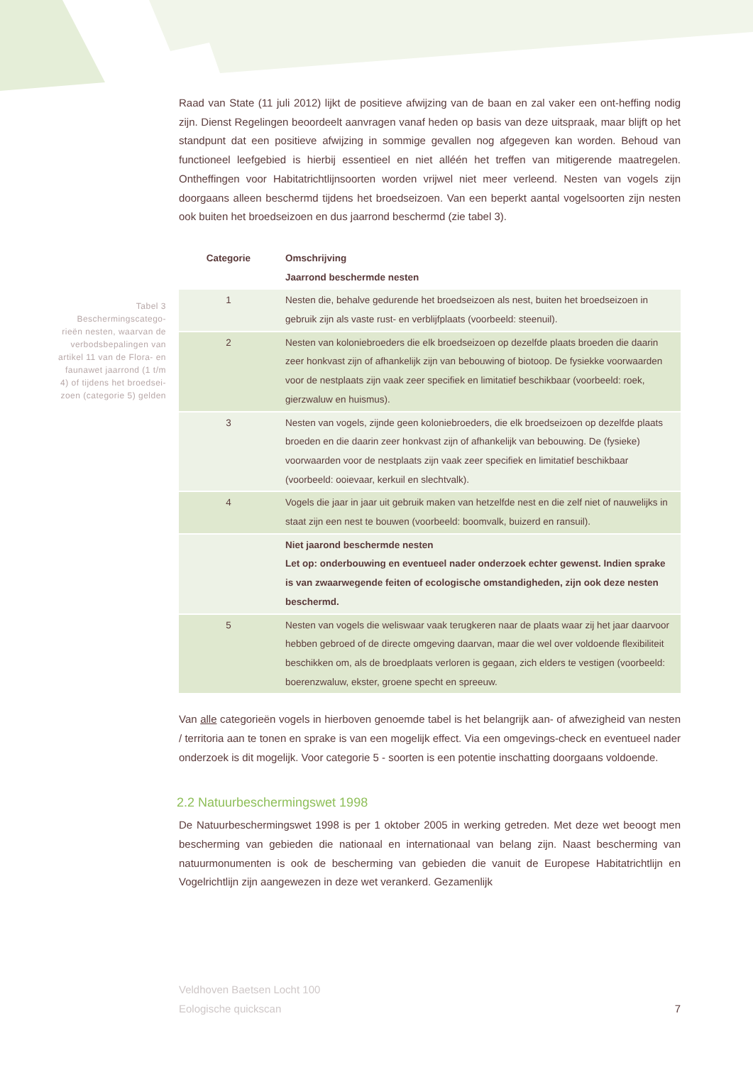Tabel 3 Beschermingscatego-rieën nesten, waarvan de verbodsbepalingen van artikel 11 van de Flora- en faunawet jaarrond (1 t/m 4) of tijdens het broedsei-zoen (categorie 5) gelden
Raad van State (11 juli 2012) lijkt de positieve afwijzing van de baan en zal vaker een ont-heffing nodig zijn. Dienst Regelingen beoordeelt aanvragen vanaf heden op basis van deze uitspraak, maar blijft op het standpunt dat een positieve afwijzing in sommige gevallen nog afgegeven kan worden. Behoud van functioneel leefgebied is hierbij essentieel en niet alléén het treffen van mitigerende maatregelen. Ontheffingen voor Habitatrichtlijnsoorten worden vrijwel niet meer verleend. Nesten van vogels zijn doorgaans alleen beschermd tijdens het broedseizoen. Van een beperkt aantal vogelsoorten zijn nesten ook buiten het broedseizoen en dus jaarrond beschermd (zie tabel 3).
| Categorie | Omschrijving Jaarrond beschermde nesten |
| --- | --- |
| 1 | Nesten die, behalve gedurende het broedseizoen als nest, buiten het broedseizoen in gebruik zijn als vaste rust- en verblijfplaats (voorbeeld: steenuil). |
| 2 | Nesten van koloniebroeders die elk broedseizoen op dezelfde plaats broeden die daarin zeer honkvast zijn of afhankelijk zijn van bebouwing of biotoop. De fysiekke voorwaarden voor de nestplaats zijn vaak zeer specifiek en limitatief beschikbaar (voorbeeld: roek, gierzwaluw en huismus). |
| 3 | Nesten van vogels, zijnde geen koloniebroeders, die elk broedseizoen op dezelfde plaats broeden en die daarin zeer honkvast zijn of afhankelijk van bebouwing. De (fysieke) voorwaarden voor de nestplaats zijn vaak zeer specifiek en limitatief beschikbaar (voorbeeld: ooievaar, kerkuil en slechtvalk). |
| 4 | Vogels die jaar in jaar uit gebruik maken van hetzelfde nest en die zelf niet of nauwelijks in staat zijn een nest te bouwen (voorbeeld: boomvalk, buizerd en ransuil). |
| | Niet jaarond beschermde nesten Let op: onderbouwing en eventueel nader onderzoek echter gewenst. Indien sprake is van zwaarwegende feiten of ecologische omstandigheden, zijn ook deze nesten beschermd. |
| 5 | Nesten van vogels die weliswaar vaak terugkeren naar de plaats waar zij het jaar daarvoor hebben gebroed of de directe omgeving daarvan, maar die wel over voldoende flexibiliteit beschikken om, als de broedplaats verloren is gegaan, zich elders te vestigen (voorbeeld: boerenzwaluw, ekster, groene specht en spreeuw. |
Van alle categorieën vogels in hierboven genoemde tabel is het belangrijk aan- of afwezigheid van nesten / territoria aan te tonen en sprake is van een mogelijk effect. Via een omgevings-check en eventueel nader onderzoek is dit mogelijk. Voor categorie 5 - soorten is een potentie inschatting doorgaans voldoende.
2.2 Natuurbeschermingswet 1998
De Natuurbeschermingswet 1998 is per 1 oktober 2005 in werking getreden. Met deze wet beoogt men bescherming van gebieden die nationaal en internationaal van belang zijn. Naast bescherming van natuurmonumenten is ook de bescherming van gebieden die vanuit de Europese Habitatrichtlijn en Vogelrichtlijn zijn aangewezen in deze wet verankerd. Gezamenlijk
Veldhoven Baetsen Locht 100
Eologische quickscan
7